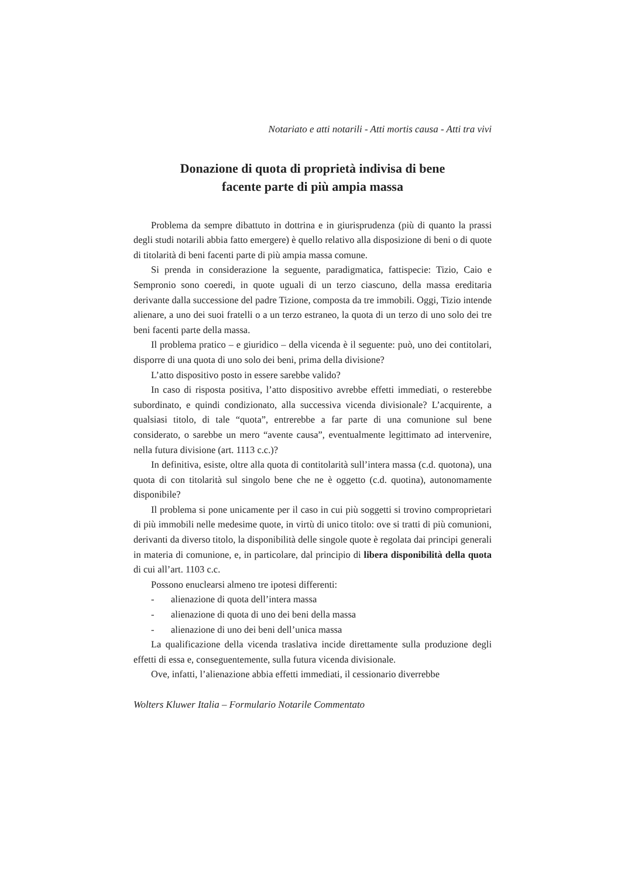Notariato e atti notarili - Atti mortis causa - Atti tra vivi
Donazione di quota di proprietà indivisa di bene
facente parte di più ampia massa
Problema da sempre dibattuto in dottrina e in giurisprudenza (più di quanto la prassi degli studi notarili abbia fatto emergere) è quello relativo alla disposizione di beni o di quote di titolarità di beni facenti parte di più ampia massa comune.
Si prenda in considerazione la seguente, paradigmatica, fattispecie: Tizio, Caio e Sempronio sono coeredi, in quote uguali di un terzo ciascuno, della massa ereditaria derivante dalla successione del padre Tizione, composta da tre immobili. Oggi, Tizio intende alienare, a uno dei suoi fratelli o a un terzo estraneo, la quota di un terzo di uno solo dei tre beni facenti parte della massa.
Il problema pratico – e giuridico – della vicenda è il seguente: può, uno dei contitolari, disporre di una quota di uno solo dei beni, prima della divisione?
L’atto dispositivo posto in essere sarebbe valido?
In caso di risposta positiva, l’atto dispositivo avrebbe effetti immediati, o resterebbe subordinato, e quindi condizionato, alla successiva vicenda divisionale? L’acquirente, a qualsiasi titolo, di tale “quota”, entrerebbe a far parte di una comunione sul bene considerato, o sarebbe un mero “avente causa”, eventualmente legittimato ad intervenire, nella futura divisione (art. 1113 c.c.)?
In definitiva, esiste, oltre alla quota di contitolarità sull’intera massa (c.d. quotona), una quota di con titolarità sul singolo bene che ne è oggetto (c.d. quotina), autonomamente disponibile?
Il problema si pone unicamente per il caso in cui più soggetti si trovino comproprietari di più immobili nelle medesime quote, in virtù di unico titolo: ove si tratti di più comunioni, derivanti da diverso titolo, la disponibilità delle singole quote è regolata dai principi generali in materia di comunione, e, in particolare, dal principio di libera disponibilità della quota di cui all’art. 1103 c.c.
Possono enuclearsi almeno tre ipotesi differenti:
- alienazione di quota dell’intera massa
- alienazione di quota di uno dei beni della massa
- alienazione di uno dei beni dell’unica massa
La qualificazione della vicenda traslativa incide direttamente sulla produzione degli effetti di essa e, conseguentemente, sulla futura vicenda divisionale.
Ove, infatti, l’alienazione abbia effetti immediati, il cessionario diverrebbe
Wolters Kluwer Italia – Formulario Notarile Commentato